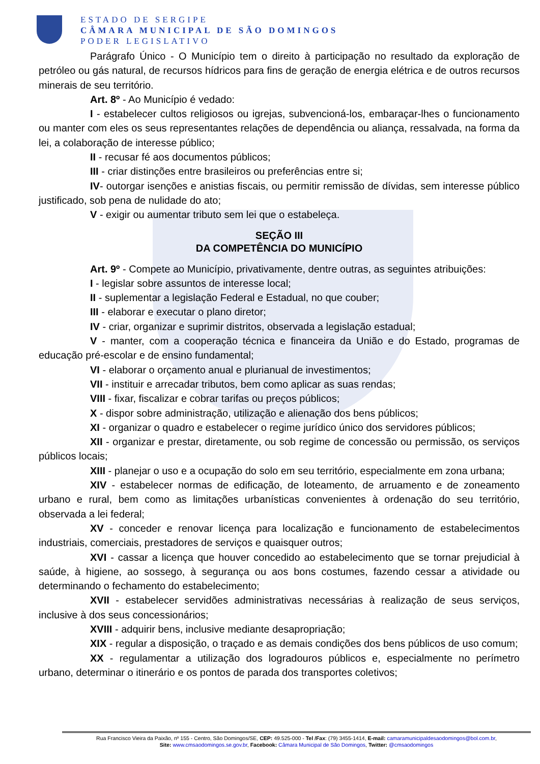ESTADO DE SERGIPE
CÂMARA MUNICIPAL DE SÃO DOMINGOS
PODER LEGISLATIVO
Parágrafo Único - O Município tem o direito à participação no resultado da exploração de petróleo ou gás natural, de recursos hídricos para fins de geração de energia elétrica e de outros recursos minerais de seu território.
Art. 8º - Ao Município é vedado:
I - estabelecer cultos religiosos ou igrejas, subvencioná-los, embaraçar-lhes o funcionamento ou manter com eles os seus representantes relações de dependência ou aliança, ressalvada, na forma da lei, a colaboração de interesse público;
II - recusar fé aos documentos públicos;
III - criar distinções entre brasileiros ou preferências entre si;
IV- outorgar isenções e anistias fiscais, ou permitir remissão de dívidas, sem interesse público justificado, sob pena de nulidade do ato;
V - exigir ou aumentar tributo sem lei que o estabeleça.
SEÇÃO III
DA COMPETÊNCIA DO MUNICÍPIO
Art. 9º - Compete ao Município, privativamente, dentre outras, as seguintes atribuições:
I - legislar sobre assuntos de interesse local;
II - suplementar a legislação Federal e Estadual, no que couber;
III - elaborar e executar o plano diretor;
IV - criar, organizar e suprimir distritos, observada a legislação estadual;
V - manter, com a cooperação técnica e financeira da União e do Estado, programas de educação pré-escolar e de ensino fundamental;
VI - elaborar o orçamento anual e plurianual de investimentos;
VII - instituir e arrecadar tributos, bem como aplicar as suas rendas;
VIII - fixar, fiscalizar e cobrar tarifas ou preços públicos;
X - dispor sobre administração, utilização e alienação dos bens públicos;
XI - organizar o quadro e estabelecer o regime jurídico único dos servidores públicos;
XII - organizar e prestar, diretamente, ou sob regime de concessão ou permissão, os serviços públicos locais;
XIII - planejar o uso e a ocupação do solo em seu território, especialmente em zona urbana;
XIV - estabelecer normas de edificação, de loteamento, de arruamento e de zoneamento urbano e rural, bem como as limitações urbanísticas convenientes à ordenação do seu território, observada a lei federal;
XV - conceder e renovar licença para localização e funcionamento de estabelecimentos industriais, comerciais, prestadores de serviços e quaisquer outros;
XVI - cassar a licença que houver concedido ao estabelecimento que se tornar prejudicial à saúde, à higiene, ao sossego, à segurança ou aos bons costumes, fazendo cessar a atividade ou determinando o fechamento do estabelecimento;
XVII - estabelecer servidões administrativas necessárias à realização de seus serviços, inclusive à dos seus concessionários;
XVIII - adquirir bens, inclusive mediante desapropriação;
XIX - regular a disposição, o traçado e as demais condições dos bens públicos de uso comum;
XX - regulamentar a utilização dos logradouros públicos e, especialmente no perímetro urbano, determinar o itinerário e os pontos de parada dos transportes coletivos;
Rua Francisco Vieira da Paixão, nº 155 - Centro, São Domingos/SE, CEP: 49.525-000 - Tel /Fax: (79) 3455-1414, E-mail: camaramunicipaldesaodomingos@bol.com.br,
Site: www.cmsaodomingos.se.gov.br, Facebook: Câmara Municipal de São Domingos, Twitter: @cmsaodomingos